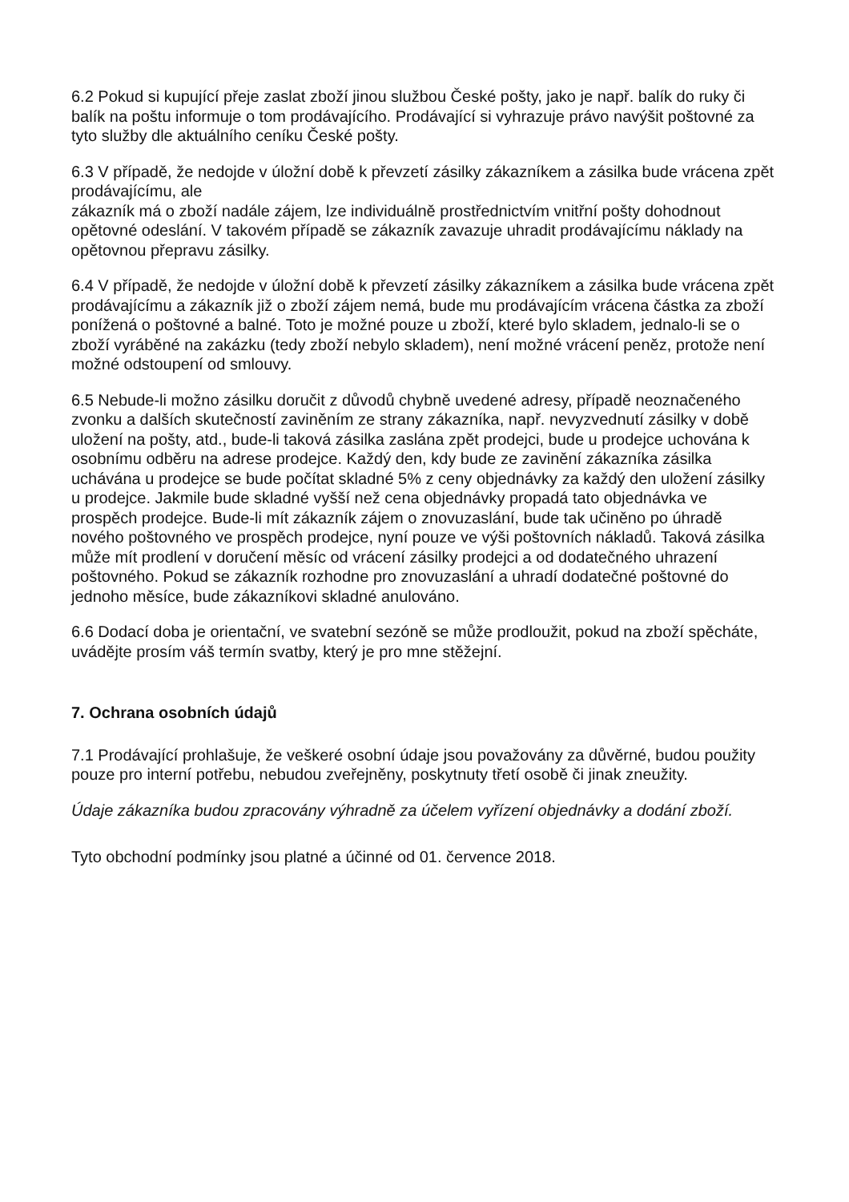6.2 Pokud si kupující přeje zaslat zboží jinou službou České pošty, jako je např. balík do ruky či balík na poštu informuje o tom prodávajícího. Prodávající si vyhrazuje právo navýšit poštovné za tyto služby dle aktuálního ceníku České pošty.
6.3 V případě, že nedojde v úložní době k převzetí zásilky zákazníkem a zásilka bude vrácena zpět prodávajícímu, ale
zákazník má o zboží nadále zájem, lze individuálně prostřednictvím vnitřní pošty dohodnout opětovné odeslání. V takovém případě se zákazník zavazuje uhradit prodávajícímu náklady na opětovnou přepravu zásilky.
6.4 V případě, že nedojde v úložní době k převzetí zásilky zákazníkem a zásilka bude vrácena zpět prodávajícímu a zákazník již o zboží zájem nemá, bude mu prodávajícím vrácena částka za zboží ponížená o poštovné a balné. Toto je možné pouze u zboží, které bylo skladem, jednalo-li se o zboží vyráběné na zakázku (tedy zboží nebylo skladem), není možné vrácení peněz, protože není možné odstoupení od smlouvy.
6.5 Nebude-li možno zásilku doručit z důvodů chybně uvedené adresy, případě neoznačeného zvonku a dalších skutečností zaviněním ze strany zákazníka, např. nevyzvednutí zásilky v době uložení na pošty, atd., bude-li taková zásilka zaslána zpět prodejci, bude u prodejce uchována k osobnímu odběru na adrese prodejce. Každý den, kdy bude ze zavinění zákazníka zásilka uchávána u prodejce se bude počítat skladné 5% z ceny objednávky za každý den uložení zásilky u prodejce. Jakmile bude skladné vyšší než cena objednávky propadá tato objednávka ve prospěch prodejce. Bude-li mít zákazník zájem o znovuzaslání, bude tak učiněno po úhradě nového poštovného ve prospěch prodejce, nyní pouze ve výši poštovních nákladů. Taková zásilka může mít prodlení v doručení měsíc od vrácení zásilky prodejci a od dodatečného uhrazení poštovného. Pokud se zákazník rozhodne pro znovuzaslání a uhradí dodatečné poštovné do jednoho měsíce, bude zákazníkovi skladné anulováno.
6.6 Dodací doba je orientační, ve svatební sezóně se může prodloužit, pokud na zboží spěcháte, uvádějte prosím váš termín svatby, který je pro mne stěžejní.
7. Ochrana osobních údajů
7.1 Prodávající prohlašuje, že veškeré osobní údaje jsou považovány za důvěrné, budou použity pouze pro interní potřebu, nebudou zveřejněny, poskytnuty třetí osobě či jinak zneužity.
Údaje zákazníka budou zpracovány výhradně za účelem vyřízení objednávky a dodání zboží.
Tyto obchodní podmínky jsou platné a účinné od 01. července 2018.